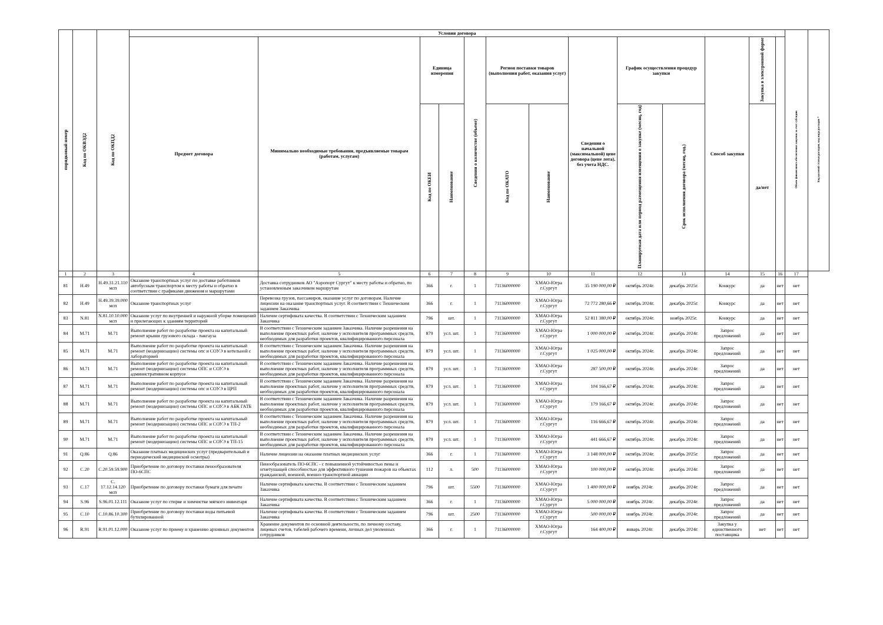| порядковый номер | Код по ОКВЭД2 | Код по ОКПД2 | Условия договора | | | | | | | | | | | | | Объем финансового обеспечения закупки за счет субсидии | Код целевой статьи расходов, код вида расходов * |
| --- | --- | --- | --- | --- | --- | --- | --- | --- | --- | --- | --- | --- | --- | --- | --- | --- | --- |
| | | | Предмет договора | Минимально необходимые требования, предъявляемые товарам (работам, услугам) | Единица измерения | | Сведения о количестве (объеме) | Регион поставки товаров (выполнения работ, оказания услуг) | | Сведения о начальной (максимальной) цене договора (цене лота), без учета НДС. | График осуществления процедур закупки | | Способ закупки | Закупка в электронной форме | | | |
| | | | | | Код по ОКЕИ | Наименование | | Код по ОКАТО | Наименование | | Планируемая дата или период размещения извещения о закупке (месяц, год) | Срок исполнения договора (месяц, год.) | | да/нет | | | |
| 1 | 2 | 3 | 4 | 5 | 6 | 7 | 8 | 9 | 10 | 11 | 12 | 13 | 14 | 15 | 16 | 17 | |
| 81 | H.49 | H.49.31.21.110 мсп | Оказание транспортных услуг по доставке работников автобусным транспортом к месту работы и обратно в соответствии с графиками движения и маршрутами | Доставка сотрудников АО "Аэропорт Сургут" к месту работы и обратно, по установленным заказчиком маршрутам | 366 | г. | 1 | 71136000000 | ХМАО-Югра г.Сургут | 35 190 000,00 ₽ | октябрь 2024г. | декабрь 2025г. | Конкурс | да | нет | нет | |
| 82 | H.49 | H.49.39.39.000 мсп | Оказание транспортных услуг | Перевозка грузов, пассажиров, оказание услуг по договорам. Наличие лицензии на оказание транспортных услуг. В соответствии с Техническим заданием Заказчика | 366 | г. | 1 | 71136000000 | ХМАО-Югра г.Сургут | 72 772 280,66 ₽ | октябрь 2024г. | декабрь 2025г. | Конкурс | да | нет | нет | |
| 83 | N.81 | N.81.10.10.000 мсп | Оказание услуг по внутренней и наружной уборке помещений и прилегающих к зданиям территорий | Наличие сертификата качества. В соответствии с Техническим заданием Заказчика | 796 | шт. | 1 | 71136000000 | ХМАО-Югра г.Сургут | 52 811 380,00 ₽ | октябрь 2024г. | ноябрь 2025г. | Конкурс | да | нет | нет | |
| 84 | M.71 | M.71 | Выполнение работ по разработке проекта на капитальный ремонт крыши грузового склада - пакгауза | В соответствии с Техническим заданием Заказчика. Наличие разрешения на выполнение проектных работ, наличие у исполнителя программных средств, необходимых для разработки проектов, квалифицированного персонала | 879 | усл. шт. | 1 | 71136000000 | ХМАО-Югра г.Сургут | 1 000 000,00 ₽ | октябрь 2024г. | декабрь 2024г. | Запрос предложений | да | нет | нет | |
| 85 | M.71 | M.71 | Выполнение работ по разработке проекта на капитальный ремонт (модернизацию) системы опс и СОУЭ в котельной с лабораторией | В соответствии с Техническим заданием Заказчика. Наличие разрешения на выполнение проектных работ, наличие у исполнителя программных средств, необходимых для разработки проектов, квалифицированного персонала | 879 | усл. шт. | 1 | 71136000000 | ХМАО-Югра г.Сургут | 1 025 000,00 ₽ | октябрь 2024г. | декабрь 2024г. | Запрос предложений | да | нет | нет | |
| 86 | M.71 | M.71 | Выполнение работ по разработке проекта на капитальный ремонт (модернизацию) системы ОПС и СОУЭ в административном корпусе | В соответствии с Техническим заданием Заказчика. Наличие разрешения на выполнение проектных работ, наличие у исполнителя программных средств, необходимых для разработки проектов, квалифицированного персонала | 879 | усл. шт. | 1 | 71136000000 | ХМАО-Югра г.Сургут | 287 500,00 ₽ | октябрь 2024г. | декабрь 2024г. | Запрос предложений | да | нет | нет | |
| 87 | M.71 | M.71 | Выполнение работ по разработке проекта на капитальный ремонт (модернизацию) системы опс и СОУЭ в ЦРП | В соответствии с Техническим заданием Заказчика. Наличие разрешения на выполнение проектных работ, наличие у исполнителя программных средств, необходимых для разработки проектов, квалифицированного персонала | 879 | усл. шт. | 1 | 71136000000 | ХМАО-Югра г.Сургут | 104 166,67 ₽ | октябрь 2024г. | декабрь 2024г. | Запрос предложений | да | нет | нет | |
| 88 | M.71 | M.71 | Выполнение работ по разработке проекта на капитальный ремонт (модернизацию) системы ОПС и СОУЭ в АБК ГАТБ | В соответствии с Техническим заданием Заказчика. Наличие разрешения на выполнение проектных работ, наличие у исполнителя программных средств, необходимых для разработки проектов, квалифицированного персонала | 879 | усл. шт. | 1 | 71136000000 | ХМАО-Югра г.Сургут | 179 166,67 ₽ | октябрь 2024г. | декабрь 2024г. | Запрос предложений | да | нет | нет | |
| 89 | M.71 | M.71 | Выполнение работ по разработке проекта на капитальный ремонт (модернизацию) системы ОПС и СОУЭ в ТП-2 | В соответствии с Техническим заданием Заказчика. Наличие разрешения на выполнение проектных работ, наличие у исполнителя программных средств, необходимых для разработки проектов, квалифицированного персонала | 879 | усл. шт. | 1 | 71136000000 | ХМАО-Югра г.Сургут | 116 666,67 ₽ | октябрь 2024г. | декабрь 2024г. | Запрос предложений | да | нет | нет | |
| 90 | M.71 | M.71 | Выполнение работ по разработке проекта на капитальный ремонт (модернизацию) системы ОПС и СОУЭ в ТП-15 | В соответствии с Техническим заданием Заказчика. Наличие разрешения на выполнение проектных работ, наличие у исполнителя программных средств, необходимых для разработки проектов, квалифицированного персонала | 879 | усл. шт. | 1 | 71136000000 | ХМАО-Югра г.Сургут | 441 666,67 ₽ | октябрь 2024г. | декабрь 2024г. | Запрос предложений | да | нет | нет | |
| 91 | Q.86 | Q.86 | Оказание платных медицинских услуг (предварительный и периодический медицинский осмотры) | Наличие лицензии на оказание платных медицинских услуг | 366 | г. | 1 | 71136000000 | ХМАО-Югра г.Сургут | 3 148 000,00 ₽ | октябрь 2024г. | декабрь 2025г. | Запрос предложений | да | нет | нет | |
| 92 | C.20 | C.20.59.59.900 | Приобретение по договору поставки пенообразователя ПО-6СПС | Пенообразователь ПО-6СПС - с повышенной устойчивостью пены и огнетушащей способностью для эффективного тушения пожаров на объектах гражданской, военной, военно-транспортной авиации | 112 | л. | 500 | 71136000000 | ХМАО-Югра г.Сургут | 100 000,00 ₽ | октябрь 2024г. | декабрь 2024г. | Запрос предложений | да | нет | нет | |
| 93 | C.17 | C. 17.12.14.120 мсп | Приобретение по договору поставки бумаги для печати | Наличие сертификата качества. В соответствии с Техническим заданием Заказчика | 796 | шт. | 5500 | 71136000000 | ХМАО-Югра г.Сургут | 1 400 000,00 ₽ | ноябрь 2024г. | декабрь 2024г. | Запрос предложений | да | нет | нет | |
| 94 | S.96 | S.96.01.12.111 | Оказание услуг по стирке и химчистке мягкого инвентаря | Наличие сертификата качества. В соответствии с Техническим заданием Заказчика | 366 | г. | 1 | 71136000000 | ХМАО-Югра г.Сургут | 5 000 000,00 ₽ | ноябрь 2024г. | декабрь 2024г. | Запрос предложений | да | нет | нет | |
| 95 | C.10 | C.10.86.10.300 | Приобретение по договору поставки воды питьевой бутилированной | Наличие сертификата качества. В соответствии с Техническим заданием Заказчика | 796 | шт. | 2500 | 71136000000 | ХМАО-Югра г.Сургут | 500 000,00 ₽ | ноябрь 2024г. | декабрь 2024г. | Запрос предложений | да | нет | нет | |
| 96 | R.91 | R.91.01.12.000 | Оказание услуг по приему и хранению архивных документов | Хранение документов по основной деятельности, по личному составу, лицевых счетов, табелей рабочего времени, личных дел уволенных сотрудников | 366 | г. | 1 | 71136000000 | ХМАО-Югра г.Сургут | 164 400,00 ₽ | январь 2024г. | декабрь 2024г. | Закупка у единственного поставщика | нет | нет | нет | |